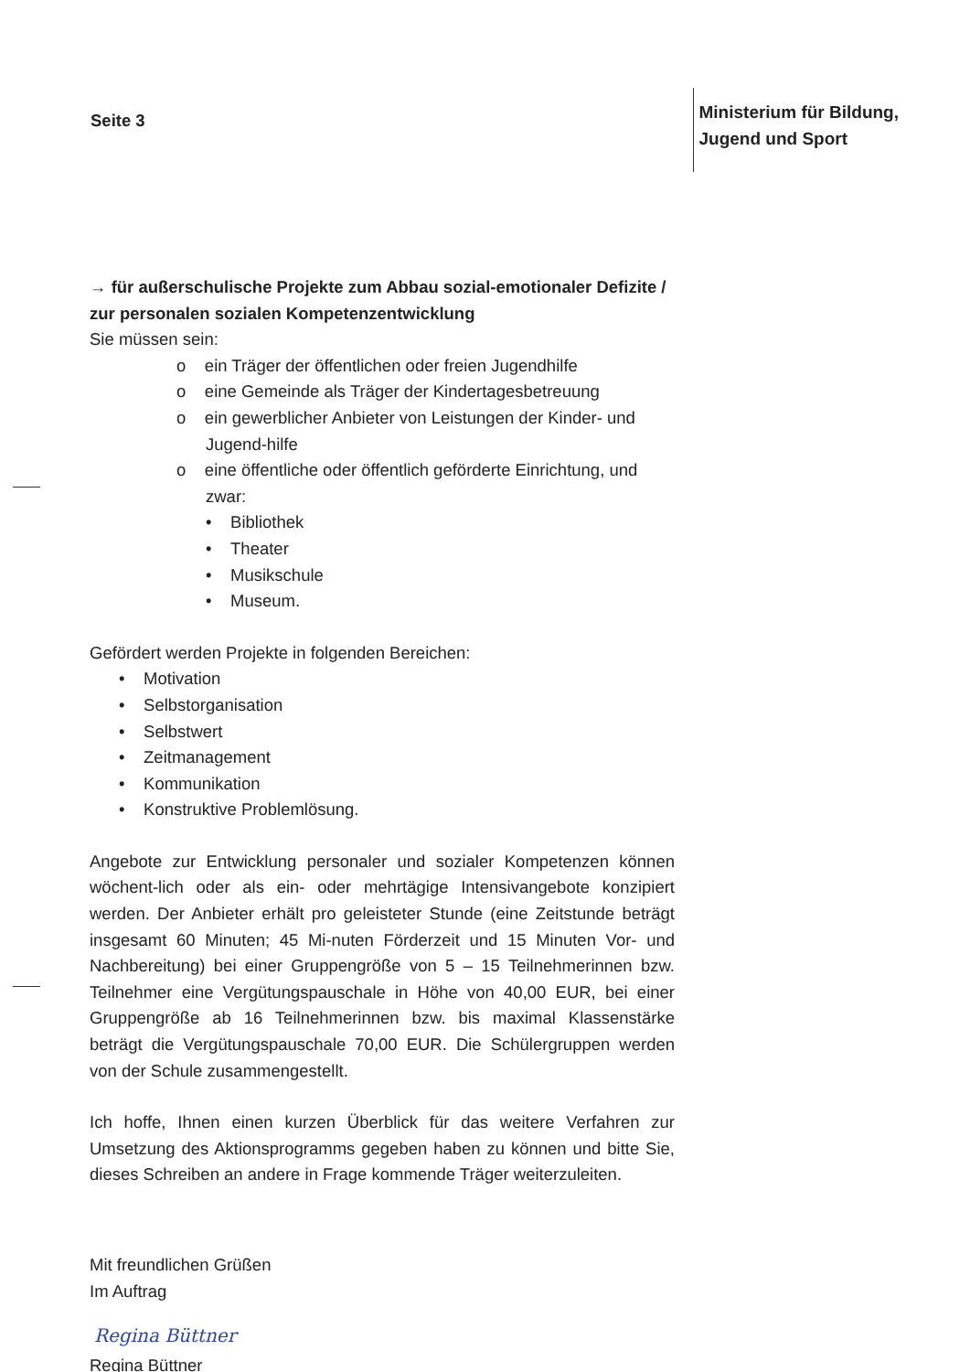Seite 3
Ministerium für Bildung,
Jugend und Sport
→ für außerschulische Projekte zum Abbau sozial-emotionaler Defizite / zur personalen sozialen Kompetenzentwicklung
Sie müssen sein:
o ein Träger der öffentlichen oder freien Jugendhilfe
o eine Gemeinde als Träger der Kindertagesbetreuung
o ein gewerblicher Anbieter von Leistungen der Kinder- und Jugend-hilfe
o eine öffentliche oder öffentlich geförderte Einrichtung, und zwar:
• Bibliothek
• Theater
• Musikschule
• Museum.
Gefördert werden Projekte in folgenden Bereichen:
• Motivation
• Selbstorganisation
• Selbstwert
• Zeitmanagement
• Kommunikation
• Konstruktive Problemlösung.
Angebote zur Entwicklung personaler und sozialer Kompetenzen können wöchent-lich oder als ein- oder mehrtägige Intensivangebote konzipiert werden. Der Anbieter erhält pro geleisteter Stunde (eine Zeitstunde beträgt insgesamt 60 Minuten; 45 Mi-nuten Förderzeit und 15 Minuten Vor- und Nachbereitung) bei einer Gruppengröße von 5 – 15 Teilnehmerinnen bzw. Teilnehmer eine Vergütungspauschale in Höhe von 40,00 EUR, bei einer Gruppengröße ab 16 Teilnehmerinnen bzw. bis maximal Klassenstärke beträgt die Vergütungspauschale 70,00 EUR. Die Schülergruppen werden von der Schule zusammengestellt.
Ich hoffe, Ihnen einen kurzen Überblick für das weitere Verfahren zur Umsetzung des Aktionsprogramms gegeben haben zu können und bitte Sie, dieses Schreiben an andere in Frage kommende Träger weiterzuleiten.
Mit freundlichen Grüßen
Im Auftrag
Regina Büttner
Regina Büttner